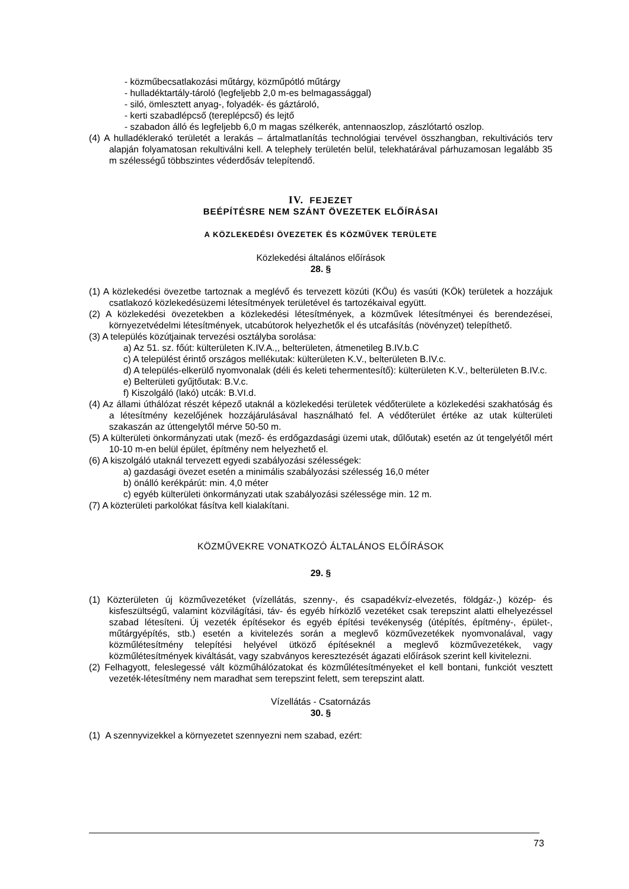- közműbecsatlakozási műtárgy, közműpótló műtárgy
- hulladéktartály-tároló (legfeljebb 2,0 m-es belmagassággal)
- siló, ömlesztett anyag-, folyadék- és gáztároló,
- kerti szabadlépcső (tereplépcső) és lejtő
- szabadon álló és legfeljebb 6,0 m magas szélkerék, antennaoszlop, zászlótartó oszlop.
(4) A hulladéklerakó területét a lerakás – ártalmatlanítás technológiai tervével összhangban, rekultivációs terv alapján folyamatosan rekultiválni kell. A telephely területén belül, telekhatárával párhuzamosan legalább 35 m szélességű többszintes véderdősáv telepítendő.
IV. FEJEZET
BEÉPÍTÉSRE NEM SZÁNT ÖVEZETEK ELŐÍRÁSAI
A KÖZLEKEDÉSI ÖVEZETEK ÉS KÖZMŰVEK TERÜLETE
Közlekedési általános előírások
28. §
(1) A közlekedési övezetbe tartoznak a meglévő és tervezett közúti (KÖu) és vasúti (KÖk) területek a hozzájuk csatlakozó közlekedésüzemi létesítmények területével és tartozékaival együtt.
(2) A közlekedési övezetekben a közlekedési létesítmények, a közművek létesítményei és berendezései, környezetvédelmi létesítmények, utcabútorok helyezhetők el és utcafásítás (növényzet) telepíthető.
(3) A település közútjainak tervezési osztályba sorolása:
a) Az 51. sz. főút: külterületen K.IV.A.,, belterületen, átmenetileg B.IV.b.C
c) A települést érintő országos mellékutak: külterületen K.V., belterületen B.IV.c.
d) A település-elkerülő nyomvonalak (déli és keleti tehermentesítő): külterületen K.V., belterületen B.IV.c.
e) Belterületi gyűjtőutak: B.V.c.
f) Kiszolgáló (lakó) utcák: B.VI.d.
(4) Az állami úthálózat részét képező utaknál a közlekedési területek védőterülete a közlekedési szakhatóság és a létesítmény kezelőjének hozzájárulásával használható fel. A védőterület értéke az utak külterületi szakaszán az úttengelytől mérve 50-50 m.
(5) A külterületi önkormányzati utak (mező- és erdőgazdasági üzemi utak, dűlőutak) esetén az út tengelyétől mért 10-10 m-en belül épület, építmény nem helyezhető el.
(6) A kiszolgáló utaknál tervezett egyedi szabályozási szélességek:
a) gazdasági övezet esetén a minimális szabályozási szélesség 16,0 méter
b) önálló kerékpárút: min. 4,0 méter
c) egyéb külterületi önkormányzati utak szabályozási szélessége min. 12 m.
(7) A közterületi parkolókat fásítva kell kialakítani.
KÖZMŰVEKRE VONATKOZÓ ÁLTALÁNOS ELŐÍRÁSOK
29. §
(1) Közterületen új közművezetéket (vízellátás, szenny-, és csapadékvíz-elvezetés, földgáz-,) közép- és kisfeszültségű, valamint közvilágítási, táv- és egyéb hírközlő vezetéket csak terepszint alatti elhelyezéssel szabad létesíteni. Új vezeték építésekor és egyéb építési tevékenység (útépítés, építmény-, épület-, műtárgyépítés, stb.) esetén a kivitelezés során a meglevő közművezetékek nyomvonalával, vagy közműlétesítmény telepítési helyével ütköző építéseknél a meglevő közművezetékek, vagy közműlétesítmények kiváltását, vagy szabványos keresztezését ágazati előírások szerint kell kivitelezni.
(2) Felhagyott, feleslegessé vált közműhálózatokat és közműlétesítményeket el kell bontani, funkciót vesztett vezeték-létesítmény nem maradhat sem terepszint felett, sem terepszint alatt.
Vízellátás - Csatornázás
30. §
(1) A szennyvizekkel a környezetet szennyezni nem szabad, ezért:
73